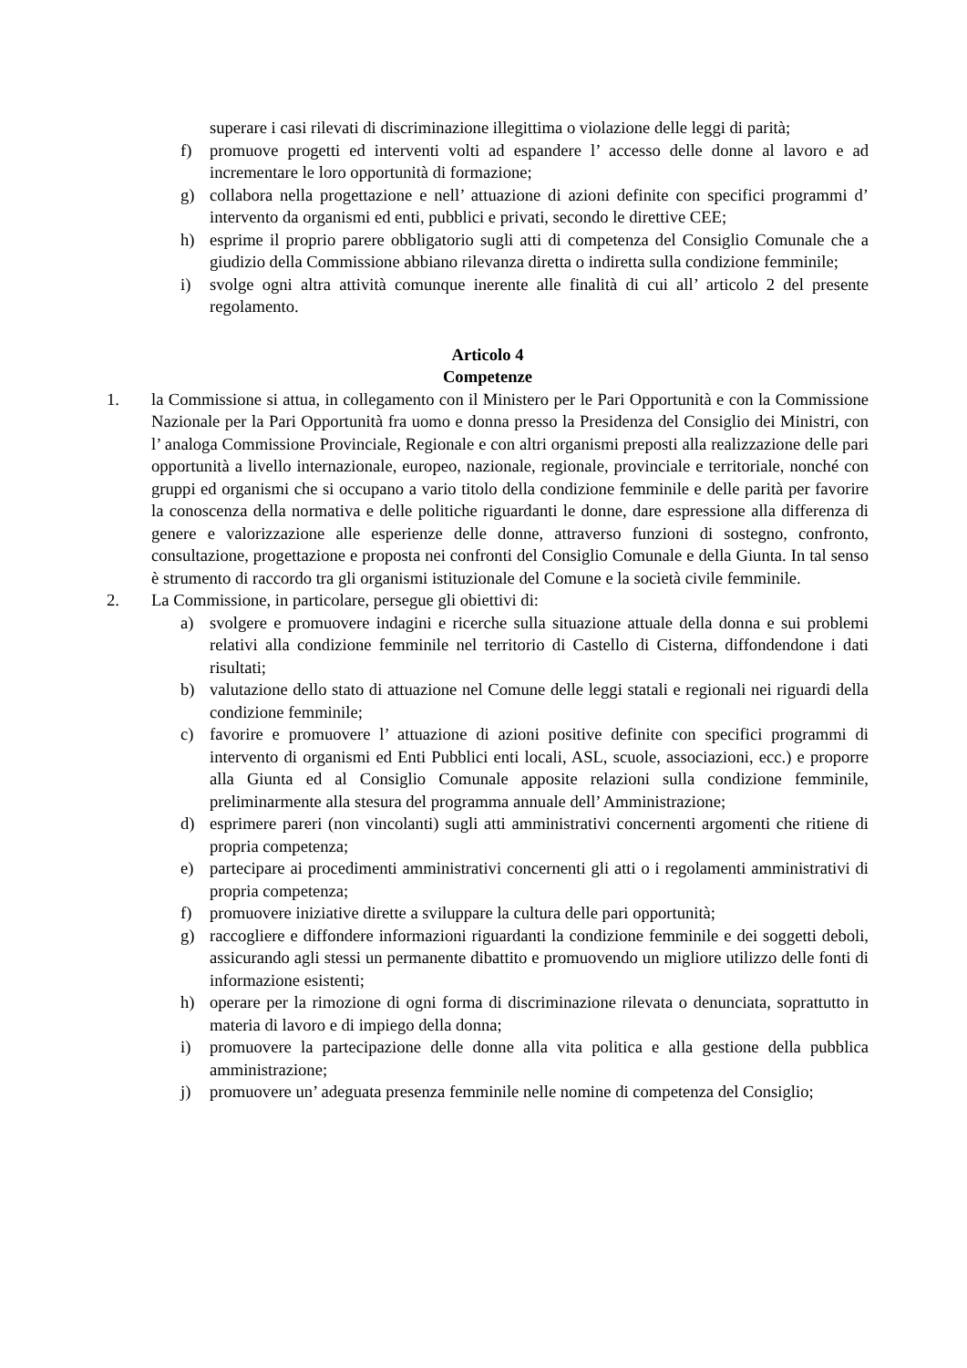superare i casi rilevati di discriminazione illegittima o violazione delle leggi di parità;
f) promuove progetti ed interventi volti ad espandere l’ accesso delle donne al lavoro e ad incrementare le loro opportunità di formazione;
g) collabora nella progettazione e nell’ attuazione di azioni definite con specifici programmi d’ intervento da organismi ed enti, pubblici e privati, secondo le direttive CEE;
h) esprime il proprio parere obbligatorio sugli atti di competenza del Consiglio Comunale che a giudizio della Commissione abbiano rilevanza diretta o indiretta sulla condizione femminile;
i) svolge ogni altra attività comunque inerente alle finalità di cui all’ articolo 2 del presente regolamento.
Articolo 4
Competenze
1. la Commissione si attua, in collegamento con il Ministero per le Pari Opportunità e con la Commissione Nazionale per la Pari Opportunità fra uomo e donna presso la Presidenza del Consiglio dei Ministri, con l’ analoga Commissione Provinciale, Regionale e con altri organismi preposti alla realizzazione delle pari opportunità a livello internazionale, europeo, nazionale, regionale, provinciale e territoriale, nonché con gruppi ed organismi che si occupano a vario titolo della condizione femminile e delle parità per favorire la conoscenza della normativa e delle politiche riguardanti le donne, dare espressione alla differenza di genere e valorizzazione alle esperienze delle donne, attraverso funzioni di sostegno, confronto, consultazione, progettazione e proposta nei confronti del Consiglio Comunale e della Giunta. In tal senso è strumento di raccordo tra gli organismi istituzionale del Comune e la società civile femminile.
2. La Commissione, in particolare, persegue gli obiettivi di:
a) svolgere e promuovere indagini e ricerche sulla situazione attuale della donna e sui problemi relativi alla condizione femminile nel territorio di Castello di Cisterna, diffondendone i dati risultati;
b) valutazione dello stato di attuazione nel Comune delle leggi statali e regionali nei riguardi della condizione femminile;
c) favorire e promuovere l’ attuazione di azioni positive definite con specifici programmi di intervento di organismi ed Enti Pubblici enti locali, ASL, scuole, associazioni, ecc.) e proporre alla Giunta ed al Consiglio Comunale apposite relazioni sulla condizione femminile, preliminarmente alla stesura del programma annuale dell’ Amministrazione;
d) esprimere pareri (non vincolanti) sugli atti amministrativi concernenti argomenti che ritiene di propria competenza;
e) partecipare ai procedimenti amministrativi concernenti gli atti o i regolamenti amministrativi di propria competenza;
f) promuovere iniziative dirette a sviluppare la cultura delle pari opportunità;
g) raccogliere e diffondere informazioni riguardanti la condizione femminile e dei soggetti deboli, assicurando agli stessi un permanente dibattito e promuovendo un migliore utilizzo delle fonti di informazione esistenti;
h) operare per la rimozione di ogni forma di discriminazione rilevata o denunciata, soprattutto in materia di lavoro e di impiego della donna;
i) promuovere la partecipazione delle donne alla vita politica e alla gestione della pubblica amministrazione;
j) promuovere un’ adeguata presenza femminile nelle nomine di competenza del Consiglio;